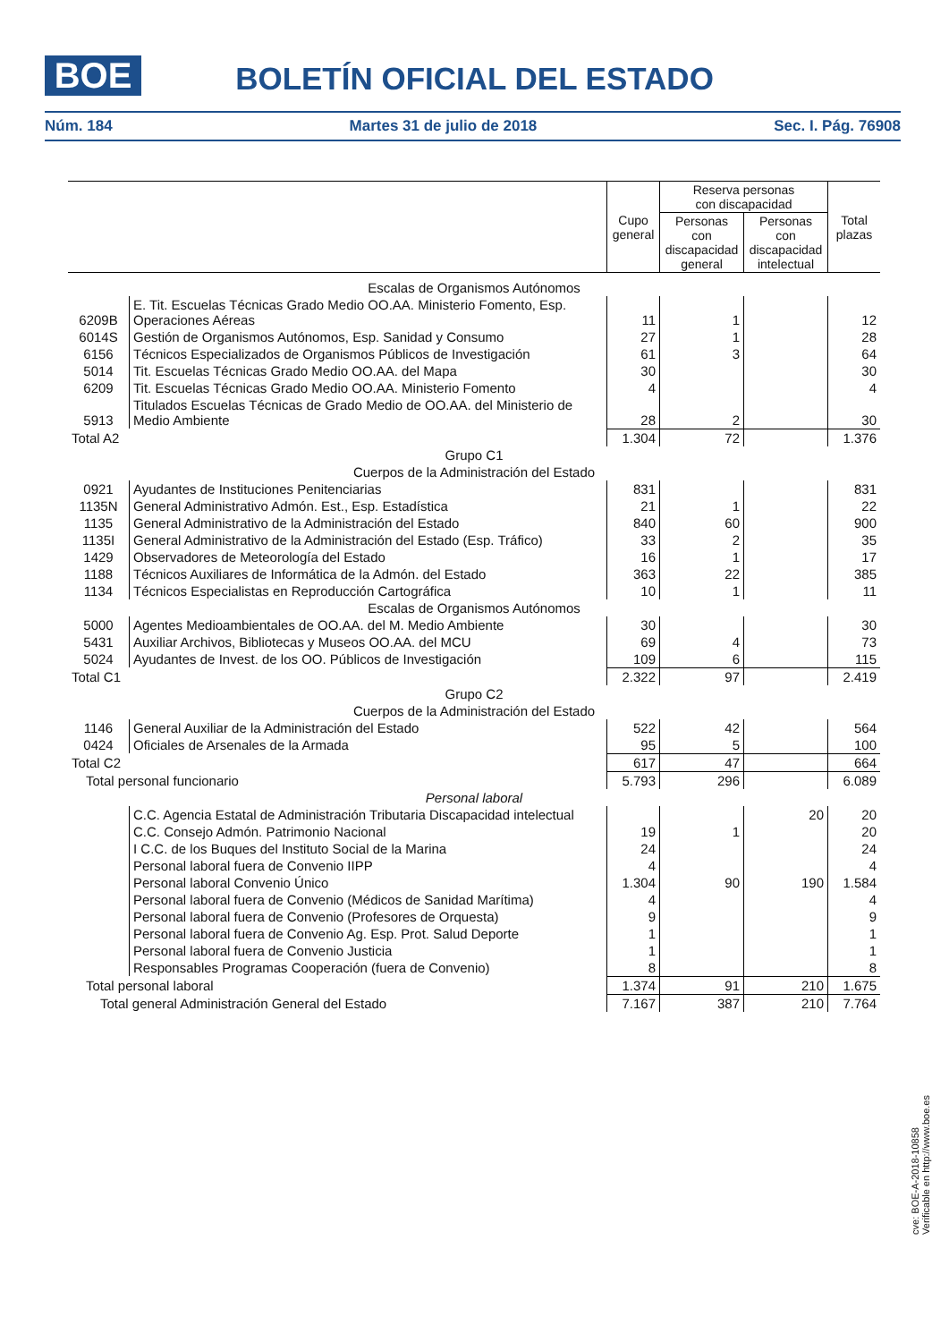BOE
BOLETÍN OFICIAL DEL ESTADO
Núm. 184 Martes 31 de julio de 2018 Sec. I. Pág. 76908
| | | Cupo general | Reserva personas con discapacidad | | Total plazas |
| | | | Personas con discapacidad general | Personas con discapacidad intelectual | |
| Escalas de Organismos Autónomos | | | | | |
| 6209B | E. Tit. Escuelas Técnicas Grado Medio OO.AA. Ministerio Fomento, Esp. Operaciones Aéreas | 11 | 1 | | 12 |
| 6014S | Gestión de Organismos Autónomos, Esp. Sanidad y Consumo | 27 | 1 | | 28 |
| 6156 | Técnicos Especializados de Organismos Públicos de Investigación | 61 | 3 | | 64 |
| 5014 | Tit. Escuelas Técnicas Grado Medio OO.AA. del Mapa | 30 | | | 30 |
| 6209 | Tit. Escuelas Técnicas Grado Medio OO.AA. Ministerio Fomento | 4 | | | 4 |
| 5913 | Titulados Escuelas Técnicas de Grado Medio de OO.AA. del Ministerio de Medio Ambiente | 28 | 2 | | 30 |
| Total A2 | | 1.304 | 72 | | 1.376 |
| Grupo C1 | | | | | |
| Cuerpos de la Administración del Estado | | | | | |
| 0921 | Ayudantes de Instituciones Penitenciarias | 831 | | | 831 |
| 1135N | General Administrativo Admón. Est., Esp. Estadística | 21 | 1 | | 22 |
| 1135 | General Administrativo de la Administración del Estado | 840 | 60 | | 900 |
| 1135I | General Administrativo de la Administración del Estado (Esp. Tráfico) | 33 | 2 | | 35 |
| 1429 | Observadores de Meteorología del Estado | 16 | 1 | | 17 |
| 1188 | Técnicos Auxiliares de Informática de la Admón. del Estado | 363 | 22 | | 385 |
| 1134 | Técnicos Especialistas en Reproducción Cartográfica | 10 | 1 | | 11 |
| Escalas de Organismos Autónomos | | | | | |
| 5000 | Agentes Medioambientales de OO.AA. del M. Medio Ambiente | 30 | | | 30 |
| 5431 | Auxiliar Archivos, Bibliotecas y Museos OO.AA. del MCU | 69 | 4 | | 73 |
| 5024 | Ayudantes de Invest. de los OO. Públicos de Investigación | 109 | 6 | | 115 |
| Total C1 | | 2.322 | 97 | | 2.419 |
| Grupo C2 | | | | | |
| Cuerpos de la Administración del Estado | | | | | |
| 1146 | General Auxiliar de la Administración del Estado | 522 | 42 | | 564 |
| 0424 | Oficiales de Arsenales de la Armada | 95 | 5 | | 100 |
| Total C2 | | 617 | 47 | | 664 |
| Total personal funcionario | | 5.793 | 296 | | 6.089 |
| Personal laboral | | | | | |
| | C.C. Agencia Estatal de Administración Tributaria Discapacidad intelectual | | | 20 | 20 |
| | C.C. Consejo Admón. Patrimonio Nacional | 19 | 1 | | 20 |
| | I C.C. de los Buques del Instituto Social de la Marina | 24 | | | 24 |
| | Personal laboral fuera de Convenio IIPP | 4 | | | 4 |
| | Personal laboral Convenio Único | 1.304 | 90 | 190 | 1.584 |
| | Personal laboral fuera de Convenio (Médicos de Sanidad Marítima) | 4 | | | 4 |
| | Personal laboral fuera de Convenio (Profesores de Orquesta) | 9 | | | 9 |
| | Personal laboral fuera de Convenio Ag. Esp. Prot. Salud Deporte | 1 | | | 1 |
| | Personal laboral fuera de Convenio Justicia | 1 | | | 1 |
| | Responsables Programas Cooperación (fuera de Convenio) | 8 | | | 8 |
| Total personal laboral | | 1.374 | 91 | 210 | 1.675 |
| Total general Administración General del Estado | | 7.167 | 387 | 210 | 7.764 |
cve: BOE-A-2018-10858
Verificable en http://www.boe.es